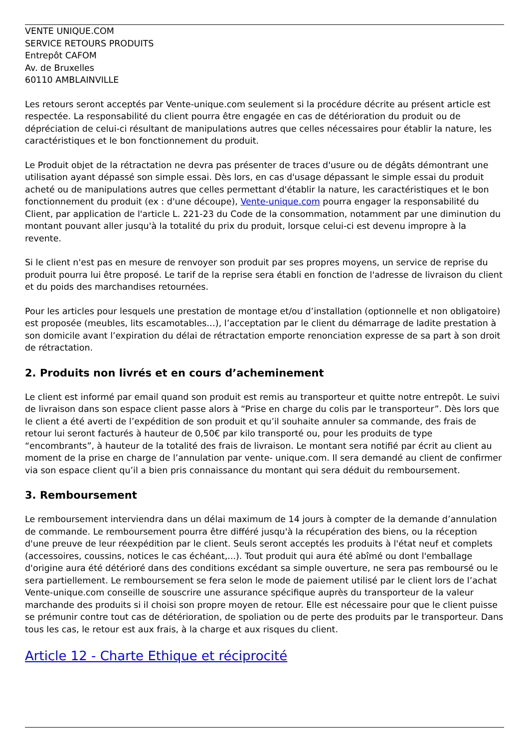VENTE UNIQUE.COM
SERVICE RETOURS PRODUITS
Entrepôt CAFOM
Av. de Bruxelles
60110 AMBLAINVILLE
Les retours seront acceptés par Vente-unique.com seulement si la procédure décrite au présent article est respectée. La responsabilité du client pourra être engagée en cas de détérioration du produit ou de dépréciation de celui-ci résultant de manipulations autres que celles nécessaires pour établir la nature, les caractéristiques et le bon fonctionnement du produit.
Le Produit objet de la rétractation ne devra pas présenter de traces d'usure ou de dégâts démontrant une utilisation ayant dépassé son simple essai. Dès lors, en cas d'usage dépassant le simple essai du produit acheté ou de manipulations autres que celles permettant d'établir la nature, les caractéristiques et le bon fonctionnement du produit (ex : d'une découpe), Vente-unique.com pourra engager la responsabilité du Client, par application de l'article L. 221-23 du Code de la consommation, notamment par une diminution du montant pouvant aller jusqu'à la totalité du prix du produit, lorsque celui-ci est devenu impropre à la revente.
Si le client n'est pas en mesure de renvoyer son produit par ses propres moyens, un service de reprise du produit pourra lui être proposé. Le tarif de la reprise sera établi en fonction de l'adresse de livraison du client et du poids des marchandises retournées.
Pour les articles pour lesquels une prestation de montage et/ou d’installation (optionnelle et non obligatoire) est proposée (meubles, lits escamotables…), l’acceptation par le client du démarrage de ladite prestation à son domicile avant l’expiration du délai de rétractation emporte renonciation expresse de sa part à son droit de rétractation.
2. Produits non livrés et en cours d’acheminement
Le client est informé par email quand son produit est remis au transporteur et quitte notre entrepôt. Le suivi de livraison dans son espace client passe alors à “Prise en charge du colis par le transporteur”. Dès lors que le client a été averti de l’expédition de son produit et qu’il souhaite annuler sa commande, des frais de retour lui seront facturés à hauteur de 0,50€ par kilo transporté ou, pour les produits de type “encombrants”, à hauteur de la totalité des frais de livraison. Le montant sera notifié par écrit au client au moment de la prise en charge de l’annulation par vente- unique.com. Il sera demandé au client de confirmer via son espace client qu’il a bien pris connaissance du montant qui sera déduit du remboursement.
3. Remboursement
Le remboursement interviendra dans un délai maximum de 14 jours à compter de la demande d’annulation de commande. Le remboursement pourra être différé jusqu'à la récupération des biens, ou la réception d'une preuve de leur réexpédition par le client. Seuls seront acceptés les produits à l'état neuf et complets (accessoires, coussins, notices le cas échéant,...). Tout produit qui aura été abîmé ou dont l'emballage d'origine aura été détérioré dans des conditions excédant sa simple ouverture, ne sera pas remboursé ou le sera partiellement. Le remboursement se fera selon le mode de paiement utilisé par le client lors de l’achat Vente-unique.com conseille de souscrire une assurance spécifique auprès du transporteur de la valeur marchande des produits si il choisi son propre moyen de retour. Elle est nécessaire pour que le client puisse se prémunir contre tout cas de détérioration, de spoliation ou de perte des produits par le transporteur. Dans tous les cas, le retour est aux frais, à la charge et aux risques du client.
Article 12 - Charte Ethique et réciprocité